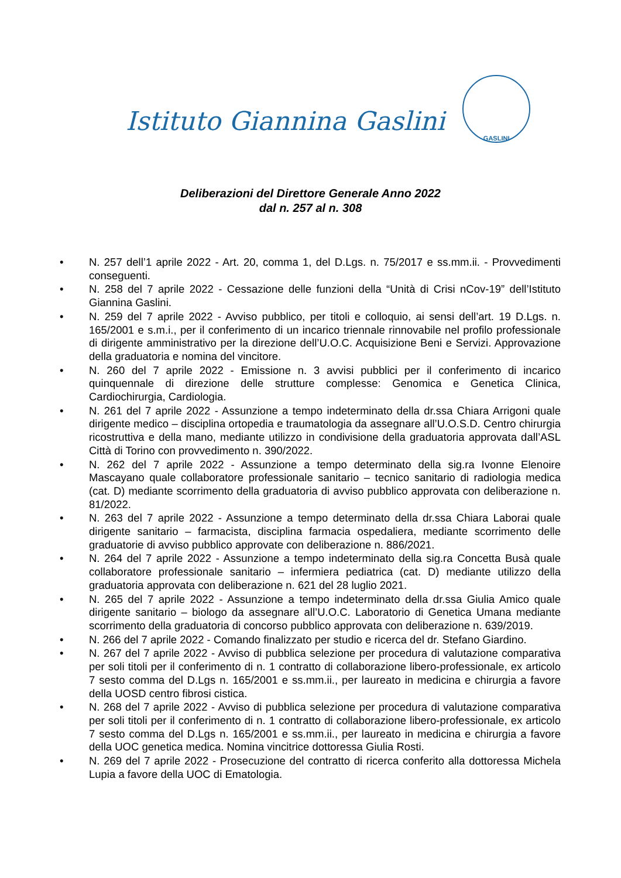Istituto Giannina Gaslini
GASLINI
Deliberazioni del Direttore Generale Anno 2022
dal n. 257 al n. 308
• N. 257 dell’1 aprile 2022 - Art. 20, comma 1, del D.Lgs. n. 75/2017 e ss.mm.ii. - Provvedimenti conseguenti.
• N. 258 del 7 aprile 2022 - Cessazione delle funzioni della “Unità di Crisi nCov-19” dell’Istituto Giannina Gaslini.
• N. 259 del 7 aprile 2022 - Avviso pubblico, per titoli e colloquio, ai sensi dell’art. 19 D.Lgs. n. 165/2001 e s.m.i., per il conferimento di un incarico triennale rinnovabile nel profilo professionale di dirigente amministrativo per la direzione dell’U.O.C. Acquisizione Beni e Servizi. Approvazione della graduatoria e nomina del vincitore.
• N. 260 del 7 aprile 2022 - Emissione n. 3 avvisi pubblici per il conferimento di incarico quinquennale di direzione delle strutture complesse: Genomica e Genetica Clinica, Cardiochirurgia, Cardiologia.
• N. 261 del 7 aprile 2022 - Assunzione a tempo indeterminato della dr.ssa Chiara Arrigoni quale dirigente medico – disciplina ortopedia e traumatologia da assegnare all’U.O.S.D. Centro chirurgia ricostruttiva e della mano, mediante utilizzo in condivisione della graduatoria approvata dall’ASL Città di Torino con provvedimento n. 390/2022.
• N. 262 del 7 aprile 2022 - Assunzione a tempo determinato della sig.ra Ivonne Elenoire Mascayano quale collaboratore professionale sanitario – tecnico sanitario di radiologia medica (cat. D) mediante scorrimento della graduatoria di avviso pubblico approvata con deliberazione n. 81/2022.
• N. 263 del 7 aprile 2022 - Assunzione a tempo determinato della dr.ssa Chiara Laborai quale dirigente sanitario – farmacista, disciplina farmacia ospedaliera, mediante scorrimento delle graduatorie di avviso pubblico approvate con deliberazione n. 886/2021.
• N. 264 del 7 aprile 2022 - Assunzione a tempo indeterminato della sig.ra Concetta Busà quale collaboratore professionale sanitario – infermiera pediatrica (cat. D) mediante utilizzo della graduatoria approvata con deliberazione n. 621 del 28 luglio 2021.
• N. 265 del 7 aprile 2022 - Assunzione a tempo indeterminato della dr.ssa Giulia Amico quale dirigente sanitario – biologo da assegnare all’U.O.C. Laboratorio di Genetica Umana mediante scorrimento della graduatoria di concorso pubblico approvata con deliberazione n. 639/2019.
• N. 266 del 7 aprile 2022 - Comando finalizzato per studio e ricerca del dr. Stefano Giardino.
• N. 267 del 7 aprile 2022 - Avviso di pubblica selezione per procedura di valutazione comparativa per soli titoli per il conferimento di n. 1 contratto di collaborazione libero-professionale, ex articolo 7 sesto comma del D.Lgs n. 165/2001 e ss.mm.ii., per laureato in medicina e chirurgia a favore della UOSD centro fibrosi cistica.
• N. 268 del 7 aprile 2022 - Avviso di pubblica selezione per procedura di valutazione comparativa per soli titoli per il conferimento di n. 1 contratto di collaborazione libero-professionale, ex articolo 7 sesto comma del D.Lgs n. 165/2001 e ss.mm.ii., per laureato in medicina e chirurgia a favore della UOC genetica medica. Nomina vincitrice dottoressa Giulia Rosti.
• N. 269 del 7 aprile 2022 - Prosecuzione del contratto di ricerca conferito alla dottoressa Michela Lupia a favore della UOC di Ematologia.